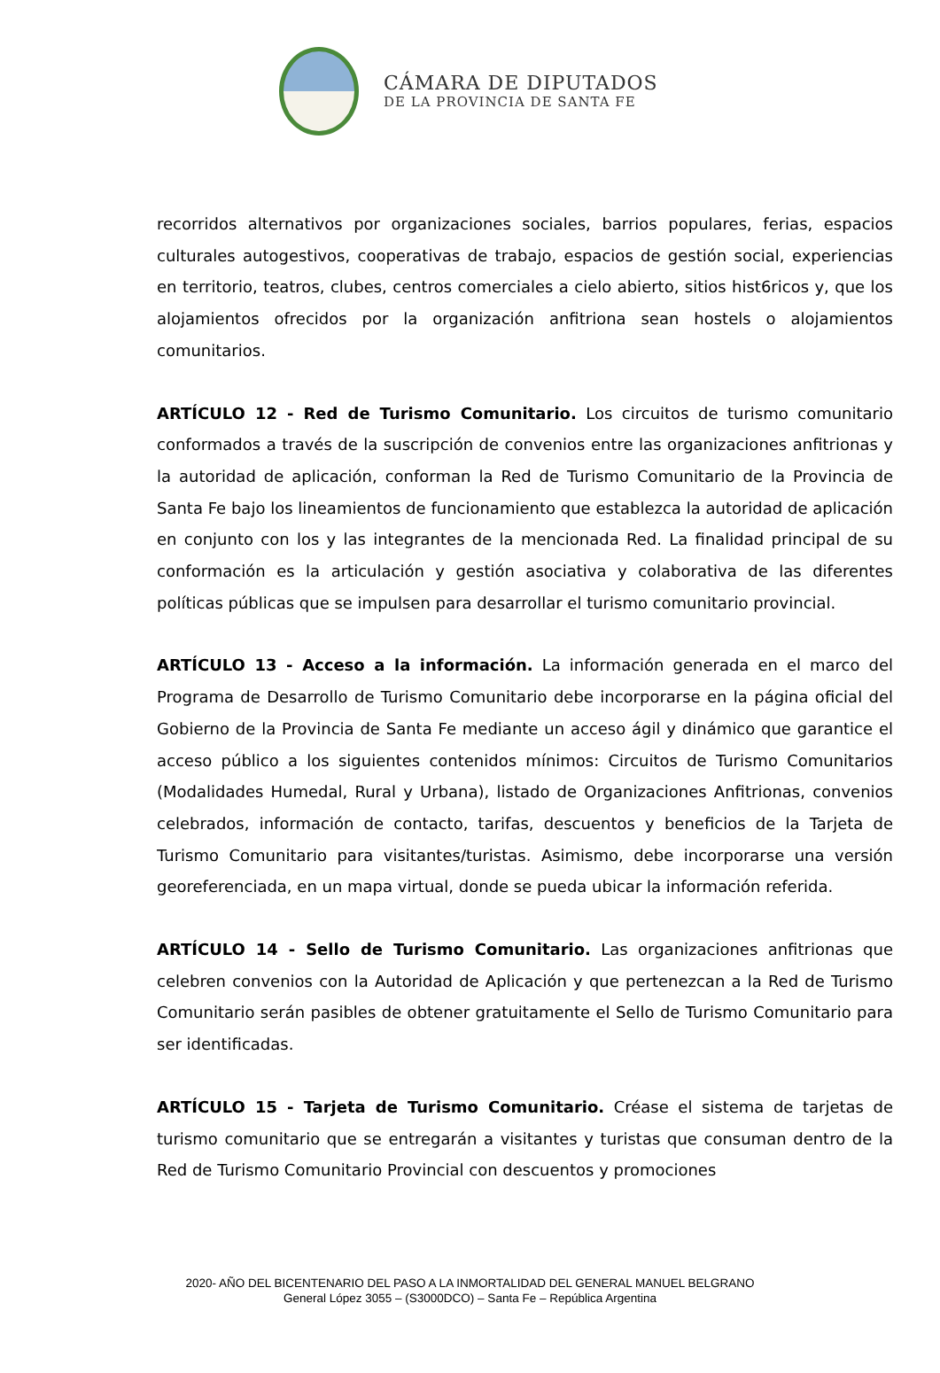CÁMARA DE DIPUTADOS
DE LA PROVINCIA DE SANTA FE
recorridos alternativos por organizaciones sociales, barrios populares, ferias, espacios culturales autogestivos, cooperativas de trabajo, espacios de gestión social, experiencias en territorio, teatros, clubes, centros comerciales a cielo abierto, sitios hist6ricos y, que los alojamientos ofrecidos por la organización anfitriona sean hostels o alojamientos comunitarios.
ARTÍCULO 12 - Red de Turismo Comunitario. Los circuitos de turismo comunitario conformados a través de la suscripción de convenios entre las organizaciones anfitrionas y la autoridad de aplicación, conforman la Red de Turismo Comunitario de la Provincia de Santa Fe bajo los lineamientos de funcionamiento que establezca la autoridad de aplicación en conjunto con los y las integrantes de la mencionada Red. La finalidad principal de su conformación es la articulación y gestión asociativa y colaborativa de las diferentes políticas públicas que se impulsen para desarrollar el turismo comunitario provincial.
ARTÍCULO 13 - Acceso a la información. La información generada en el marco del Programa de Desarrollo de Turismo Comunitario debe incorporarse en la página oficial del Gobierno de la Provincia de Santa Fe mediante un acceso ágil y dinámico que garantice el acceso público a los siguientes contenidos mínimos: Circuitos de Turismo Comunitarios (Modalidades Humedal, Rural y Urbana), listado de Organizaciones Anfitrionas, convenios celebrados, información de contacto, tarifas, descuentos y beneficios de la Tarjeta de Turismo Comunitario para visitantes/turistas. Asimismo, debe incorporarse una versión georeferenciada, en un mapa virtual, donde se pueda ubicar la información referida.
ARTÍCULO 14 - Sello de Turismo Comunitario. Las organizaciones anfitrionas que celebren convenios con la Autoridad de Aplicación y que pertenezcan a la Red de Turismo Comunitario serán pasibles de obtener gratuitamente el Sello de Turismo Comunitario para ser identificadas.
ARTÍCULO 15 - Tarjeta de Turismo Comunitario. Créase el sistema de tarjetas de turismo comunitario que se entregarán a visitantes y turistas que consuman dentro de la Red de Turismo Comunitario Provincial con descuentos y promociones
2020- AÑO DEL BICENTENARIO DEL PASO A LA INMORTALIDAD DEL GENERAL MANUEL BELGRANO
General López 3055 – (S3000DCO) – Santa Fe – República Argentina